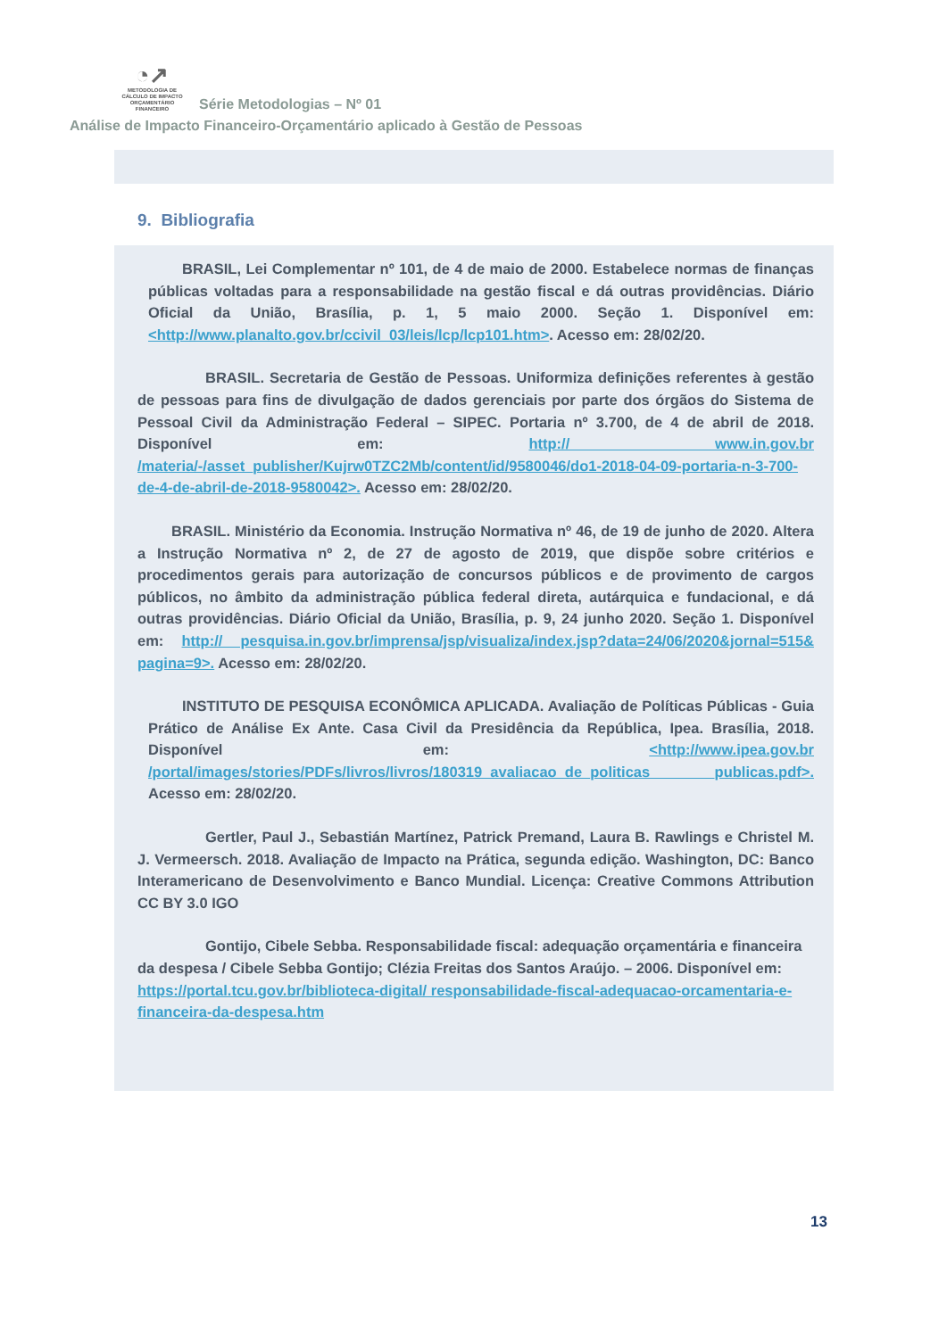◔↗
METODOLOGIA DE
CÁLCULO DE IMPACTO
ORÇAMENTÁRIO FINANCEIRO Série Metodologias – Nº 01
Análise de Impacto Financeiro-Orçamentário aplicado à Gestão de Pessoas
9. Bibliografia
BRASIL, Lei Complementar nº 101, de 4 de maio de 2000. Estabelece normas de finanças públicas voltadas para a responsabilidade na gestão fiscal e dá outras providências. Diário Oficial da União, Brasília, p. 1, 5 maio 2000. Seção 1. Disponível em: <http://www.planalto.gov.br/ccivil_03/leis/lcp/lcp101.htm>. Acesso em: 28/02/20.
BRASIL. Secretaria de Gestão de Pessoas. Uniformiza definições referentes à gestão de pessoas para fins de divulgação de dados gerenciais por parte dos órgãos do Sistema de Pessoal Civil da Administração Federal – SIPEC. Portaria nº 3.700, de 4 de abril de 2018. Disponível em: http:// www.in.gov.br /materia/-/asset_publisher/Kujrw0TZC2Mb/content/id/9580046/do1-2018-04-09-portaria-n-3-700-de-4-de-abril-de-2018-9580042>. Acesso em: 28/02/20.
BRASIL. Ministério da Economia. Instrução Normativa nº 46, de 19 de junho de 2020. Altera a Instrução Normativa nº 2, de 27 de agosto de 2019, que dispõe sobre critérios e procedimentos gerais para autorização de concursos públicos e de provimento de cargos públicos, no âmbito da administração pública federal direta, autárquica e fundacional, e dá outras providências. Diário Oficial da União, Brasília, p. 9, 24 junho 2020. Seção 1. Disponível em: http:// pesquisa.in.gov.br/imprensa/jsp/visualiza/index.jsp?data=24/06/2020&jornal=515& pagina=9>. Acesso em: 28/02/20.
INSTITUTO DE PESQUISA ECONÔMICA APLICADA. Avaliação de Políticas Públicas - Guia Prático de Análise Ex Ante. Casa Civil da Presidência da República, Ipea. Brasília, 2018. Disponível em: <http://www.ipea.gov.br /portal/images/stories/PDFs/livros/livros/180319_avaliacao_de_politicas _publicas.pdf>. Acesso em: 28/02/20.
Gertler, Paul J., Sebastián Martínez, Patrick Premand, Laura B. Rawlings e Christel M. J. Vermeersch. 2018. Avaliação de Impacto na Prática, segunda edição. Washington, DC: Banco Interamericano de Desenvolvimento e Banco Mundial. Licença: Creative Commons Attribution CC BY 3.0 IGO
Gontijo, Cibele Sebba. Responsabilidade fiscal: adequação orçamentária e financeira da despesa / Cibele Sebba Gontijo; Clézia Freitas dos Santos Araújo. – 2006. Disponível em: https://portal.tcu.gov.br/biblioteca-digital/ responsabilidade-fiscal-adequacao-orcamentaria-e-financeira-da-despesa.htm
13